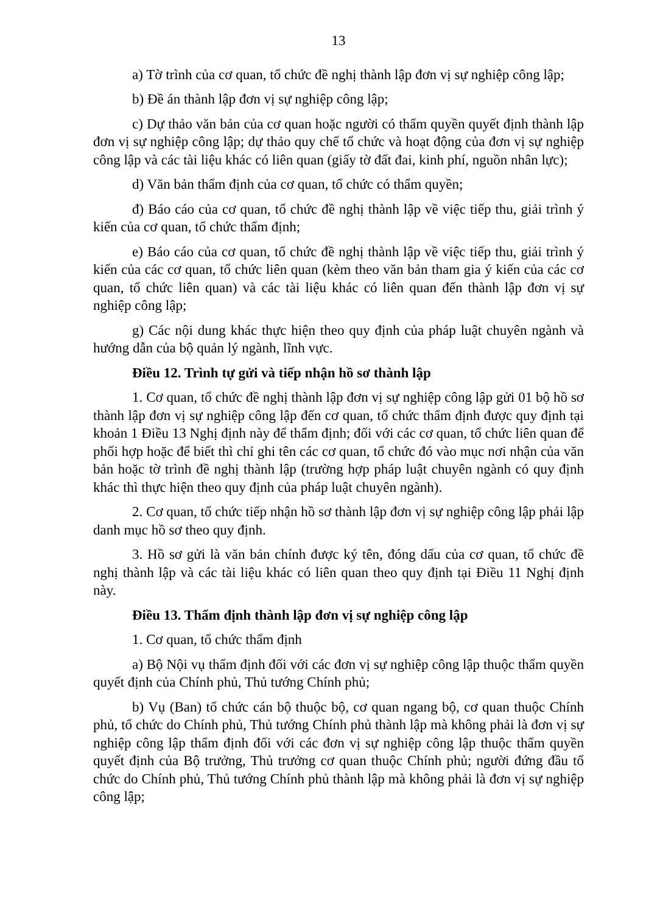13
a) Tờ trình của cơ quan, tổ chức đề nghị thành lập đơn vị sự nghiệp công lập;
b) Đề án thành lập đơn vị sự nghiệp công lập;
c) Dự thảo văn bản của cơ quan hoặc người có thẩm quyền quyết định thành lập đơn vị sự nghiệp công lập; dự thảo quy chế tổ chức và hoạt động của đơn vị sự nghiệp công lập và các tài liệu khác có liên quan (giấy tờ đất đai, kinh phí, nguồn nhân lực);
d) Văn bản thẩm định của cơ quan, tổ chức có thẩm quyền;
đ) Báo cáo của cơ quan, tổ chức đề nghị thành lập về việc tiếp thu, giải trình ý kiến của cơ quan, tổ chức thẩm định;
e) Báo cáo của cơ quan, tổ chức đề nghị thành lập về việc tiếp thu, giải trình ý kiến của các cơ quan, tổ chức liên quan (kèm theo văn bản tham gia ý kiến của các cơ quan, tổ chức liên quan) và các tài liệu khác có liên quan đến thành lập đơn vị sự nghiệp công lập;
g) Các nội dung khác thực hiện theo quy định của pháp luật chuyên ngành và hướng dẫn của bộ quản lý ngành, lĩnh vực.
Điều 12. Trình tự gửi và tiếp nhận hồ sơ thành lập
1. Cơ quan, tổ chức đề nghị thành lập đơn vị sự nghiệp công lập gửi 01 bộ hồ sơ thành lập đơn vị sự nghiệp công lập đến cơ quan, tổ chức thẩm định được quy định tại khoản 1 Điều 13 Nghị định này để thẩm định; đối với các cơ quan, tổ chức liên quan để phối hợp hoặc để biết thì chỉ ghi tên các cơ quan, tổ chức đó vào mục nơi nhận của văn bản hoặc tờ trình đề nghị thành lập (trường hợp pháp luật chuyên ngành có quy định khác thì thực hiện theo quy định của pháp luật chuyên ngành).
2. Cơ quan, tổ chức tiếp nhận hồ sơ thành lập đơn vị sự nghiệp công lập phải lập danh mục hồ sơ theo quy định.
3. Hồ sơ gửi là văn bản chính được ký tên, đóng dấu của cơ quan, tổ chức đề nghị thành lập và các tài liệu khác có liên quan theo quy định tại Điều 11 Nghị định này.
Điều 13. Thẩm định thành lập đơn vị sự nghiệp công lập
1. Cơ quan, tổ chức thẩm định
a) Bộ Nội vụ thẩm định đối với các đơn vị sự nghiệp công lập thuộc thẩm quyền quyết định của Chính phủ, Thủ tướng Chính phủ;
b) Vụ (Ban) tổ chức cán bộ thuộc bộ, cơ quan ngang bộ, cơ quan thuộc Chính phủ, tổ chức do Chính phủ, Thủ tướng Chính phủ thành lập mà không phải là đơn vị sự nghiệp công lập thẩm định đối với các đơn vị sự nghiệp công lập thuộc thẩm quyền quyết định của Bộ trưởng, Thủ trưởng cơ quan thuộc Chính phủ; người đứng đầu tổ chức do Chính phủ, Thủ tướng Chính phủ thành lập mà không phải là đơn vị sự nghiệp công lập;